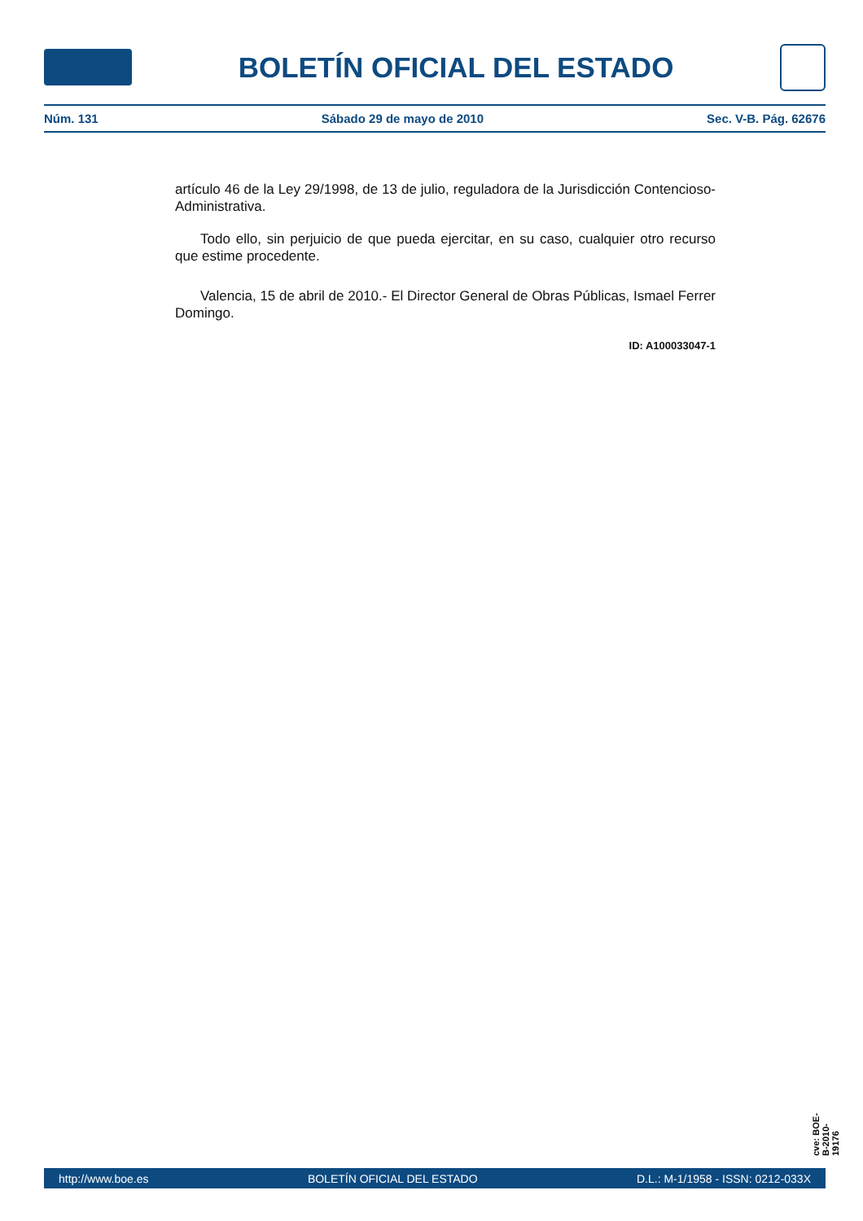BOLETÍN OFICIAL DEL ESTADO
Núm. 131 Sábado 29 de mayo de 2010 Sec. V-B. Pág. 62676
artículo 46 de la Ley 29/1998, de 13 de julio, reguladora de la Jurisdicción Contencioso-Administrativa.
Todo ello, sin perjuicio de que pueda ejercitar, en su caso, cualquier otro recurso que estime procedente.
Valencia, 15 de abril de 2010.- El Director General de Obras Públicas, Ismael Ferrer Domingo.
ID: A100033047-1
cve: BOE-B-2010-19176
http://www.boe.es BOLETÍN OFICIAL DEL ESTADO D.L.: M-1/1958 - ISSN: 0212-033X